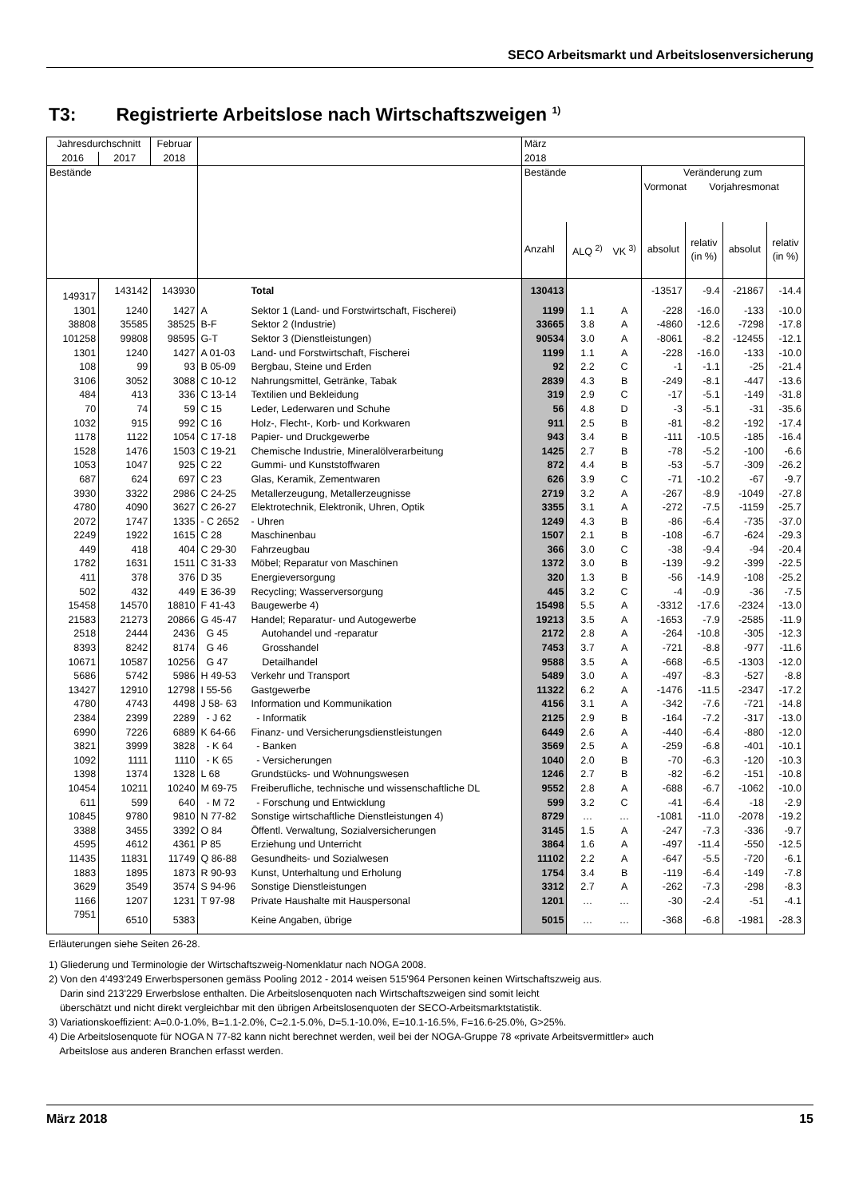SECO Arbeitsmarkt und Arbeitslosenversicherung
T3: Registrierte Arbeitslose nach Wirtschaftszweigen <sup>1)</sup>
| Jahresdurchschnitt | | Februar | | | März | | | | | | |
| --- | --- | --- | --- | --- | --- | --- | --- | --- | --- | --- | --- |
| 2016 | 2017 | 2018 | | | 2018 | | | | | | |
| Bestände | | | | | Bestände | | | Veränderung zum Vormonat Vorjahresmonat | | | |
| | | | | | Anzahl | ALQ <sup>2)</sup> | VK <sup>3)</sup> | absolut | relativ (in %) | absolut | relativ (in %) |
| 149317 | 143142 | 143930 | | Total | 130413 | | | -13517 | -9.4 | -21867 | -14.4 |
| 1301 | 1240 | 1427 | A | Sektor 1 (Land- und Forstwirtschaft, Fischerei) | 1199 | 1.1 | A | -228 | -16.0 | -133 | -10.0 |
| 38808 | 35585 | 38525 | B-F | Sektor 2 (Industrie) | 33665 | 3.8 | A | -4860 | -12.6 | -7298 | -17.8 |
| 101258 | 99808 | 98595 | G-T | Sektor 3 (Dienstleistungen) | 90534 | 3.0 | A | -8061 | -8.2 | -12455 | -12.1 |
| 1301 | 1240 | 1427 | A 01-03 | Land- und Forstwirtschaft, Fischerei | 1199 | 1.1 | A | -228 | -16.0 | -133 | -10.0 |
| 108 | 99 | 93 | B 05-09 | Bergbau, Steine und Erden | 92 | 2.2 | C | -1 | -1.1 | -25 | -21.4 |
| 3106 | 3052 | 3088 | C 10-12 | Nahrungsmittel, Getränke, Tabak | 2839 | 4.3 | B | -249 | -8.1 | -447 | -13.6 |
| 484 | 413 | 336 | C 13-14 | Textilien und Bekleidung | 319 | 2.9 | C | -17 | -5.1 | -149 | -31.8 |
| 70 | 74 | 59 | C 15 | Leder, Lederwaren und Schuhe | 56 | 4.8 | D | -3 | -5.1 | -31 | -35.6 |
| 1032 | 915 | 992 | C 16 | Holz-, Flecht-, Korb- und Korkwaren | 911 | 2.5 | B | -81 | -8.2 | -192 | -17.4 |
| 1178 | 1122 | 1054 | C 17-18 | Papier- und Druckgewerbe | 943 | 3.4 | B | -111 | -10.5 | -185 | -16.4 |
| 1528 | 1476 | 1503 | C 19-21 | Chemische Industrie, Mineralölverarbeitung | 1425 | 2.7 | B | -78 | -5.2 | -100 | -6.6 |
| 1053 | 1047 | 925 | C 22 | Gummi- und Kunststoffwaren | 872 | 4.4 | B | -53 | -5.7 | -309 | -26.2 |
| 687 | 624 | 697 | C 23 | Glas, Keramik, Zementwaren | 626 | 3.9 | C | -71 | -10.2 | -67 | -9.7 |
| 3930 | 3322 | 2986 | C 24-25 | Metallerzeugung, Metallerzeugnisse | 2719 | 3.2 | A | -267 | -8.9 | -1049 | -27.8 |
| 4780 | 4090 | 3627 | C 26-27 | Elektrotechnik, Elektronik, Uhren, Optik | 3355 | 3.1 | A | -272 | -7.5 | -1159 | -25.7 |
| 2072 | 1747 | 1335 | - C 2652 | - Uhren | 1249 | 4.3 | B | -86 | -6.4 | -735 | -37.0 |
| 2249 | 1922 | 1615 | C 28 | Maschinenbau | 1507 | 2.1 | B | -108 | -6.7 | -624 | -29.3 |
| 449 | 418 | 404 | C 29-30 | Fahrzeugbau | 366 | 3.0 | C | -38 | -9.4 | -94 | -20.4 |
| 1782 | 1631 | 1511 | C 31-33 | Möbel; Reparatur von Maschinen | 1372 | 3.0 | B | -139 | -9.2 | -399 | -22.5 |
| 411 | 378 | 376 | D 35 | Energieversorgung | 320 | 1.3 | B | -56 | -14.9 | -108 | -25.2 |
| 502 | 432 | 449 | E 36-39 | Recycling; Wasserversorgung | 445 | 3.2 | C | -4 | -0.9 | -36 | -7.5 |
| 15458 | 14570 | 18810 | F 41-43 | Baugewerbe 4) | 15498 | 5.5 | A | -3312 | -17.6 | -2324 | -13.0 |
| 21583 | 21273 | 20866 | G 45-47 | Handel; Reparatur- und Autogewerbe | 19213 | 3.5 | A | -1653 | -7.9 | -2585 | -11.9 |
| 2518 | 2444 | 2436 | G 45 | Autohandel und -reparatur | 2172 | 2.8 | A | -264 | -10.8 | -305 | -12.3 |
| 8393 | 8242 | 8174 | G 46 | Grosshandel | 7453 | 3.7 | A | -721 | -8.8 | -977 | -11.6 |
| 10671 | 10587 | 10256 | G 47 | Detailhandel | 9588 | 3.5 | A | -668 | -6.5 | -1303 | -12.0 |
| 5686 | 5742 | 5986 | H 49-53 | Verkehr und Transport | 5489 | 3.0 | A | -497 | -8.3 | -527 | -8.8 |
| 13427 | 12910 | 12798 | I 55-56 | Gastgewerbe | 11322 | 6.2 | A | -1476 | -11.5 | -2347 | -17.2 |
| 4780 | 4743 | 4498 | J 58- 63 | Information und Kommunikation | 4156 | 3.1 | A | -342 | -7.6 | -721 | -14.8 |
| 2384 | 2399 | 2289 | - J 62 | - Informatik | 2125 | 2.9 | B | -164 | -7.2 | -317 | -13.0 |
| 6990 | 7226 | 6889 | K 64-66 | Finanz- und Versicherungsdienstleistungen | 6449 | 2.6 | A | -440 | -6.4 | -880 | -12.0 |
| 3821 | 3999 | 3828 | - K 64 | - Banken | 3569 | 2.5 | A | -259 | -6.8 | -401 | -10.1 |
| 1092 | 1111 | 1110 | - K 65 | - Versicherungen | 1040 | 2.0 | B | -70 | -6.3 | -120 | -10.3 |
| 1398 | 1374 | 1328 | L 68 | Grundstücks- und Wohnungswesen | 1246 | 2.7 | B | -82 | -6.2 | -151 | -10.8 |
| 10454 | 10211 | 10240 | M 69-75 | Freiberufliche, technische und wissenschaftliche DL | 9552 | 2.8 | A | -688 | -6.7 | -1062 | -10.0 |
| 611 | 599 | 640 | - M 72 | - Forschung und Entwicklung | 599 | 3.2 | C | -41 | -6.4 | -18 | -2.9 |
| 10845 | 9780 | 9810 | N 77-82 | Sonstige wirtschaftliche Dienstleistungen 4) | 8729 | … | … | -1081 | -11.0 | -2078 | -19.2 |
| 3388 | 3455 | 3392 | O 84 | Öffentl. Verwaltung, Sozialversicherungen | 3145 | 1.5 | A | -247 | -7.3 | -336 | -9.7 |
| 4595 | 4612 | 4361 | P 85 | Erziehung und Unterricht | 3864 | 1.6 | A | -497 | -11.4 | -550 | -12.5 |
| 11435 | 11831 | 11749 | Q 86-88 | Gesundheits- und Sozialwesen | 11102 | 2.2 | A | -647 | -5.5 | -720 | -6.1 |
| 1883 | 1895 | 1873 | R 90-93 | Kunst, Unterhaltung und Erholung | 1754 | 3.4 | B | -119 | -6.4 | -149 | -7.8 |
| 3629 | 3549 | 3574 | S 94-96 | Sonstige Dienstleistungen | 3312 | 2.7 | A | -262 | -7.3 | -298 | -8.3 |
| 1166 | 1207 | 1231 | T 97-98 | Private Haushalte mit Hauspersonal | 1201 | … | … | -30 | -2.4 | -51 | -4.1 |
| 7951 | 6510 | 5383 | | Keine Angaben, übrige | 5015 | … | … | -368 | -6.8 | -1981 | -28.3 |
Erläuterungen siehe Seiten 26-28.
1) Gliederung und Terminologie der Wirtschaftszweig-Nomenklatur nach NOGA 2008.
2) Von den 4'493'249 Erwerbspersonen gemäss Pooling 2012 - 2014 weisen 515'964 Personen keinen Wirtschaftszweig aus.
Darin sind 213'229 Erwerbslose enthalten. Die Arbeitslosenquoten nach Wirtschaftszweigen sind somit leicht
überschätzt und nicht direkt vergleichbar mit den übrigen Arbeitslosenquoten der SECO-Arbeitsmarktstatistik.
3) Variationskoeffizient: A=0.0-1.0%, B=1.1-2.0%, C=2.1-5.0%, D=5.1-10.0%, E=10.1-16.5%, F=16.6-25.0%, G>25%.
4) Die Arbeitslosenquote für NOGA N 77-82 kann nicht berechnet werden, weil bei der NOGA-Gruppe 78 «private Arbeitsvermittler» auch
Arbeitslose aus anderen Branchen erfasst werden.
März 2018 15